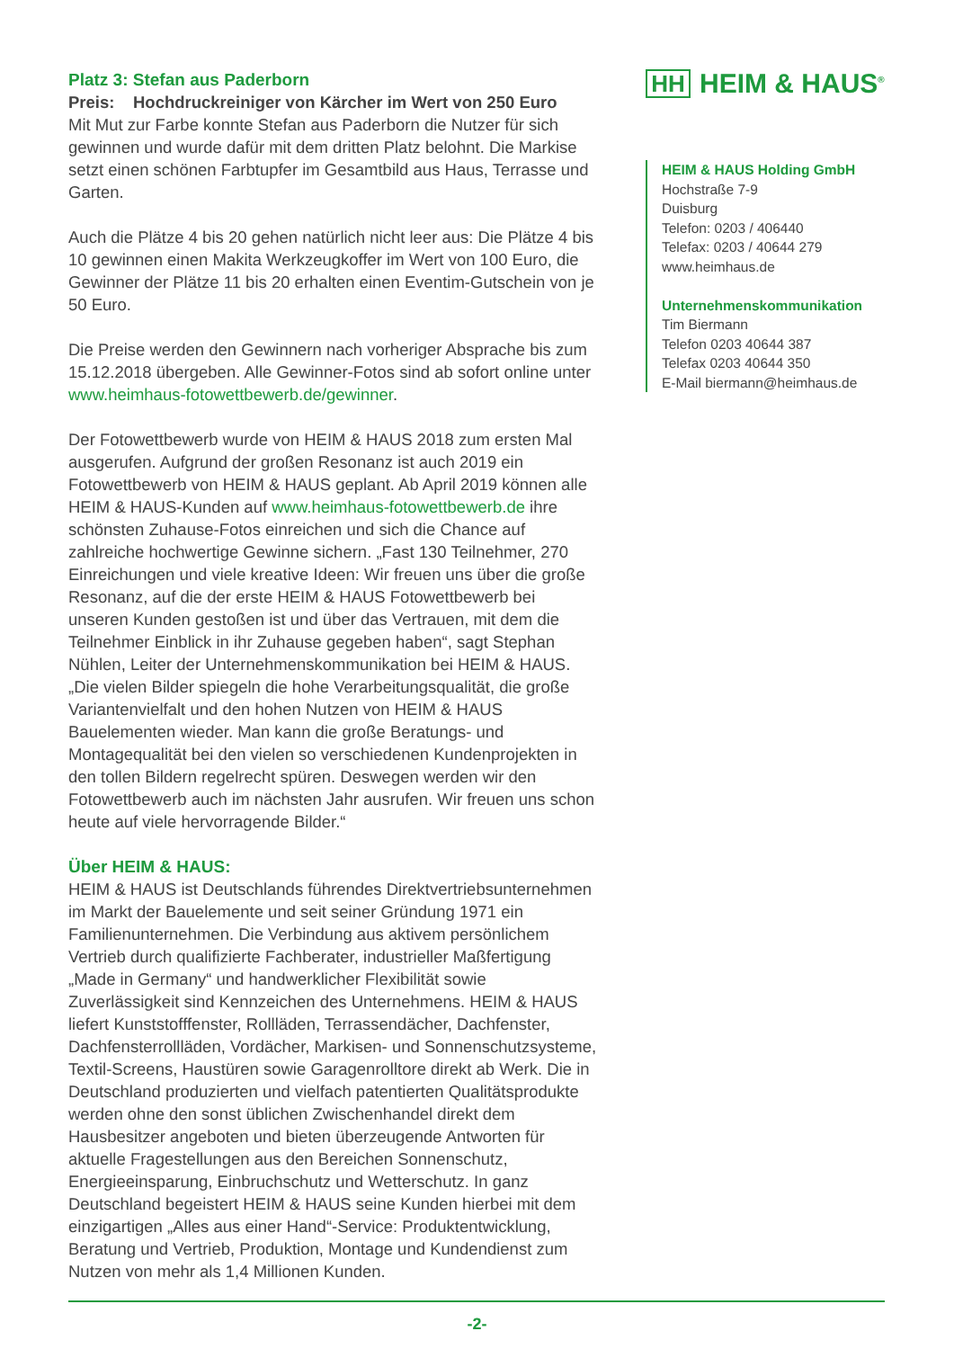Platz 3: Stefan aus Paderborn
Preis: Hochdruckreiniger von Kärcher im Wert von 250 Euro
Mit Mut zur Farbe konnte Stefan aus Paderborn die Nutzer für sich gewinnen und wurde dafür mit dem dritten Platz belohnt. Die Markise setzt einen schönen Farbtupfer im Gesamtbild aus Haus, Terrasse und Garten.
Auch die Plätze 4 bis 20 gehen natürlich nicht leer aus: Die Plätze 4 bis 10 gewinnen einen Makita Werkzeugkoffer im Wert von 100 Euro, die Gewinner der Plätze 11 bis 20 erhalten einen Eventim-Gutschein von je 50 Euro.
Die Preise werden den Gewinnern nach vorheriger Absprache bis zum 15.12.2018 übergeben. Alle Gewinner-Fotos sind ab sofort online unter www.heimhaus-fotowettbewerb.de/gewinner.
Der Fotowettbewerb wurde von HEIM & HAUS 2018 zum ersten Mal ausgerufen. Aufgrund der großen Resonanz ist auch 2019 ein Fotowettbewerb von HEIM & HAUS geplant. Ab April 2019 können alle HEIM & HAUS-Kunden auf www.heimhaus-fotowettbewerb.de ihre schönsten Zuhause-Fotos einreichen und sich die Chance auf zahlreiche hochwertige Gewinne sichern. „Fast 130 Teilnehmer, 270 Einreichungen und viele kreative Ideen: Wir freuen uns über die große Resonanz, auf die der erste HEIM & HAUS Fotowettbewerb bei unseren Kunden gestoßen ist und über das Vertrauen, mit dem die Teilnehmer Einblick in ihr Zuhause gegeben haben“, sagt Stephan Nühlen, Leiter der Unternehmenskommunikation bei HEIM & HAUS. „Die vielen Bilder spiegeln die hohe Verarbeitungsqualität, die große Variantenvielfalt und den hohen Nutzen von HEIM & HAUS Bauelementen wieder. Man kann die große Beratungs- und Montagequalität bei den vielen so verschiedenen Kundenprojekten in den tollen Bildern regelrecht spüren. Deswegen werden wir den Fotowettbewerb auch im nächsten Jahr ausrufen. Wir freuen uns schon heute auf viele hervorragende Bilder.“
Über HEIM & HAUS:
HEIM & HAUS ist Deutschlands führendes Direktvertriebsunternehmen im Markt der Bauelemente und seit seiner Gründung 1971 ein Familienunternehmen. Die Verbindung aus aktivem persönlichem Vertrieb durch qualifizierte Fachberater, industrieller Maßfertigung „Made in Germany“ und handwerklicher Flexibilität sowie Zuverlässigkeit sind Kennzeichen des Unternehmens. HEIM & HAUS liefert Kunststofffenster, Rollläden, Terrassendächer, Dachfenster, Dachfensterrollläden, Vordächer, Markisen- und Sonnenschutzsysteme, Textil-Screens, Haustüren sowie Garagenrolltore direkt ab Werk. Die in Deutschland produzierten und vielfach patentierten Qualitätsprodukte werden ohne den sonst üblichen Zwischenhandel direkt dem Hausbesitzer angeboten und bieten überzeugende Antworten für aktuelle Fragestellungen aus den Bereichen Sonnenschutz, Energieeinsparung, Einbruchschutz und Wetterschutz. In ganz Deutschland begeistert HEIM & HAUS seine Kunden hierbei mit dem einzigartigen „Alles aus einer Hand“-Service: Produktentwicklung, Beratung und Vertrieb, Produktion, Montage und Kundendienst zum Nutzen von mehr als 1,4 Millionen Kunden.
HH HEIM & HAUS<sup>®</sup>
HEIM & HAUS Holding GmbH
Hochstraße 7-9
Duisburg
Telefon: 0203 / 406440
Telefax: 0203 / 40644 279
www.heimhaus.de
Unternehmenskommunikation
Tim Biermann
Telefon 0203 40644 387
Telefax 0203 40644 350
E-Mail biermann@heimhaus.de
-2-